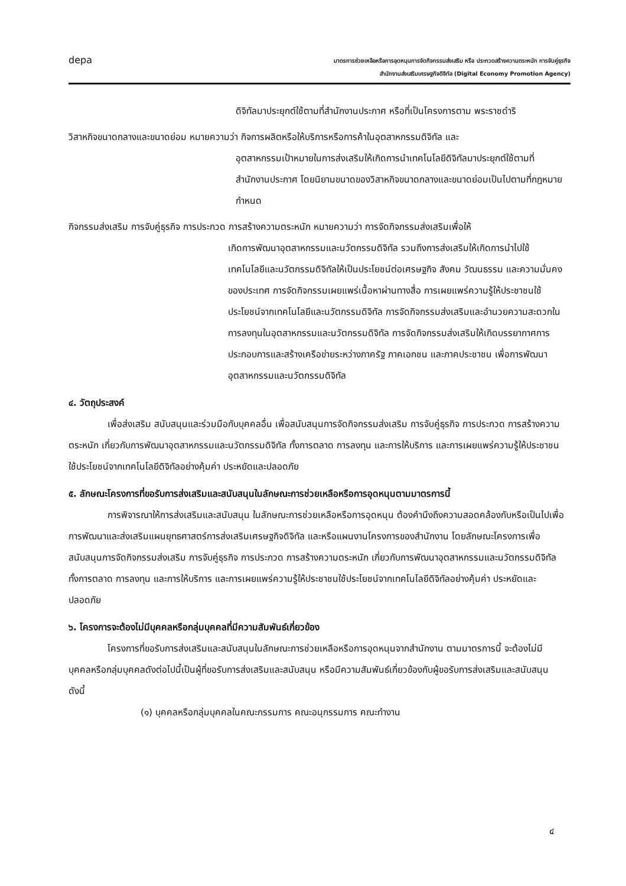depa
มาตรการช่วยเหลือหรือการอุดหนุนการจัดกิจกรรมส่งเสริม หรือ ประกวดสร้างความตระหนัก การจับคู่ธุรกิจ
สำนักงานส่งเสริมเศรษฐกิจดิจิทัล (Digital Economy Promotion Agency)
ดิจิทัลมาประยุกต์ใช้ตามที่สำนักงานประกาศ หรือที่เป็นโครงการตาม พระราชดำริ
วิสาหกิจขนาดกลางและขนาดย่อม หมายความว่า กิจการผลิตหรือให้บริการหรือการค้าในอุตสาหกรรมดิจิทัล และ
อุตสาหกรรมเป้าหมายในการส่งเสริมให้เกิดการนำเทคโนโลยีดิจิทัลมาประยุกต์ใช้ตามที่สำนักงานประกาศ โดยนิยามขนาดของวิสาหกิจขนาดกลางและขนาดย่อมเป็นไปตามที่กฎหมายกำหนด
กิจกรรมส่งเสริม การจับคู่ธุรกิจ การประกวด การสร้างความตระหนัก หมายความว่า การจัดกิจกรรมส่งเสริมเพื่อให้
เกิดการพัฒนาอุตสาหกรรมและนวัตกรรมดิจิทัล รวมถึงการส่งเสริมให้เกิดการนำไปใช้เทคโนโลยีและนวัตกรรมดิจิทัลให้เป็นประโยชน์ต่อเศรษฐกิจ สังคม วัฒนธรรม และความมั่นคงของประเทศ การจัดกิจกรรมเผยแพร่เนื้อหาผ่านทางสื่อ การเผยแพร่ความรู้ให้ประชาชนใช้ประโยชน์จากเทคโนโลยีและนวัตกรรมดิจิทัล การจัดกิจกรรมส่งเสริมและอำนวยความสะดวกในการลงทุนในอุตสาหกรรมและนวัตกรรมดิจิทัล การจัดกิจกรรมส่งเสริมให้เกิดบรรยากาศการประกอบการและสร้างเครือข่ายระหว่างภาครัฐ ภาคเอกชน และภาคประชาชน เพื่อการพัฒนาอุตสาหกรรมและนวัตกรรมดิจิทัล
๔. วัตถุประสงค์
เพื่อส่งเสริม สนับสนุนและร่วมมือกับบุคคลอื่น เพื่อสนับสนุนการจัดกิจกรรมส่งเสริม การจับคู่ธุรกิจ การประกวด การสร้างความตระหนัก เกี่ยวกับการพัฒนาอุตสาหกรรมและนวัตกรรมดิจิทัล ทั้งการตลาด การลงทุน และการให้บริการ และการเผยแพร่ความรู้ให้ประชาชนใช้ประโยชน์จากเทคโนโลยีดิจิทัลอย่างคุ้มค่า ประหยัดและปลอดภัย
๕. ลักษณะโครงการที่ขอรับการส่งเสริมและสนับสนุนในลักษณะการช่วยเหลือหรือการอุดหนุนตามมาตรการนี้
การพิจารณาให้การส่งเสริมและสนับสนุน ในลักษณะการช่วยเหลือหรือการอุดหนุน ต้องคำนึงถึงความสอดคล้องกับหรือเป็นไปเพื่อการพัฒนาและส่งเสริมแผนยุทธศาสตร์การส่งเสริมเศรษฐกิจดิจิทัล และหรือแผนงานโครงการของสำนักงาน โดยลักษณะโครงการเพื่อสนับสนุนการจัดกิจกรรมส่งเสริม การจับคู่ธุรกิจ การประกวด การสร้างความตระหนัก เกี่ยวกับการพัฒนาอุตสาหกรรมและนวัตกรรมดิจิทัล ทั้งการตลาด การลงทุน และการให้บริการ และการเผยแพร่ความรู้ให้ประชาชนใช้ประโยชน์จากเทคโนโลยีดิจิทัลอย่างคุ้มค่า ประหยัดและปลอดภัย
๖. โครงการจะต้องไม่มีบุคคลหรือกลุ่มบุคคลที่มีความสัมพันธ์เกี่ยวข้อง
โครงการที่ขอรับการส่งเสริมและสนับสนุนในลักษณะการช่วยเหลือหรือการอุดหนุนจากสำนักงาน ตามมาตรการนี้ จะต้องไม่มีบุคคลหรือกลุ่มบุคคลดังต่อไปนี้เป็นผู้ที่ขอรับการส่งเสริมและสนับสนุน หรือมีความสัมพันธ์เกี่ยวข้องกับผู้ขอรับการส่งเสริมและสนับสนุน ดังนี้
(๑) บุคคลหรือกลุ่มบุคคลในคณะกรรมการ คณะอนุกรรมการ คณะทำงาน
๔